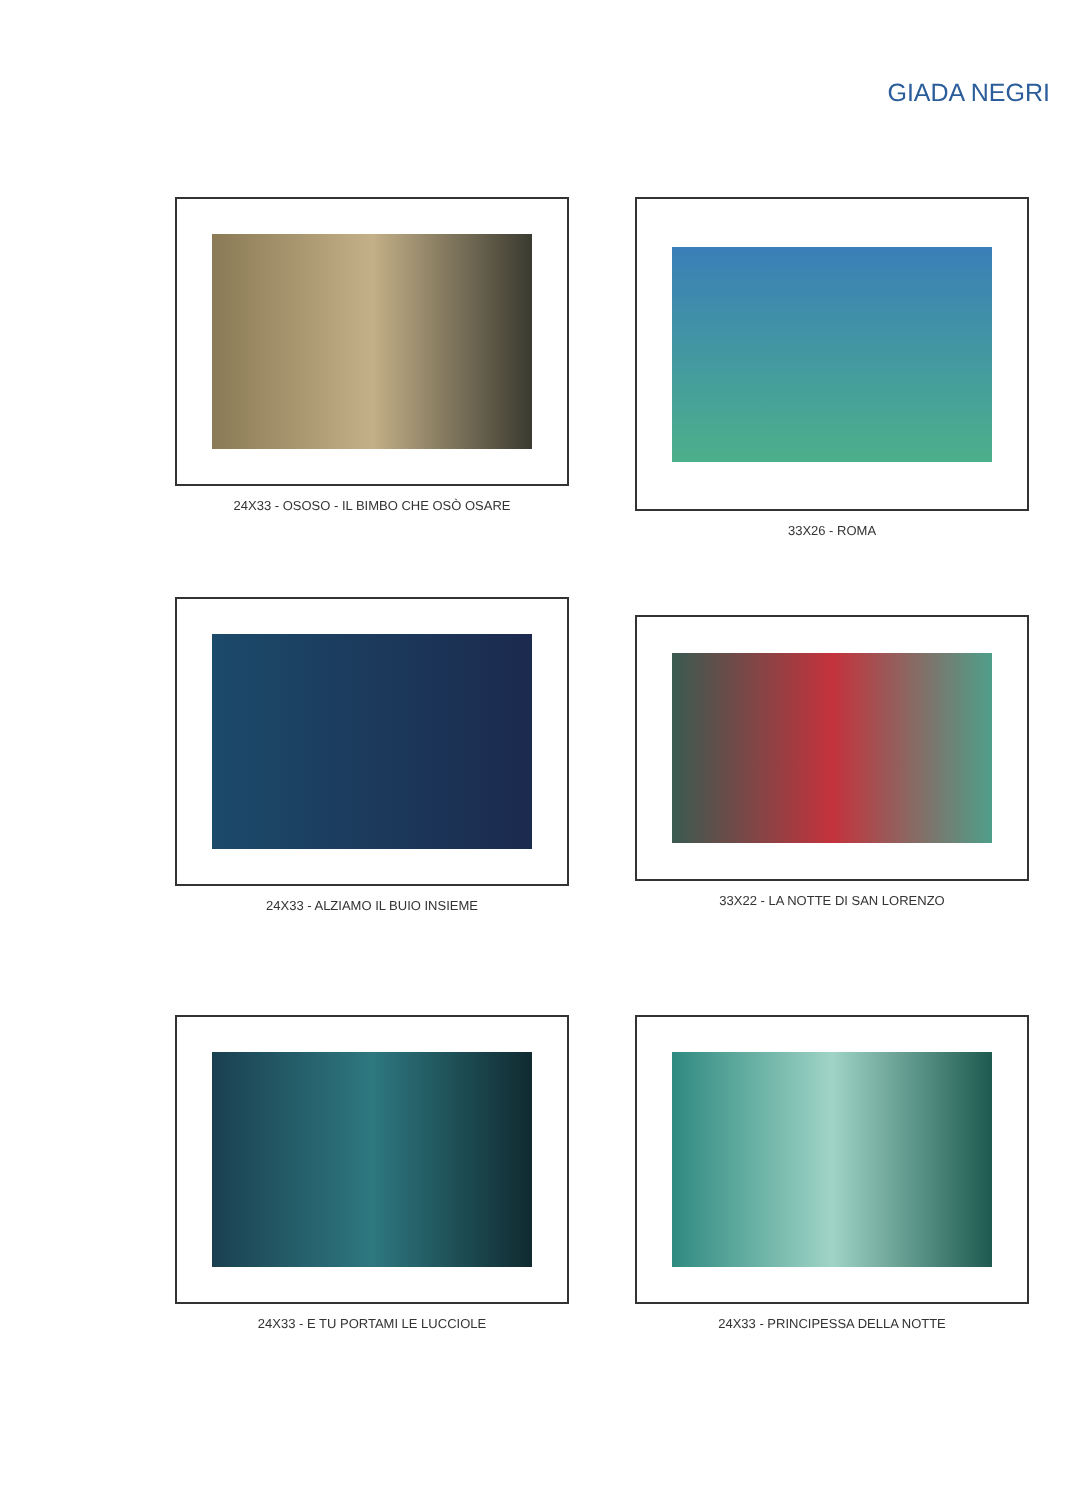GIADA NEGRI
24X33 - OSOSO - IL BIMBO CHE OSÒ OSARE
33X26 - ROMA
24X33 - ALZIAMO IL BUIO INSIEME
33X22 - LA NOTTE DI SAN LORENZO
24X33 - E TU PORTAMI LE LUCCIOLE
24X33 - PRINCIPESSA DELLA NOTTE